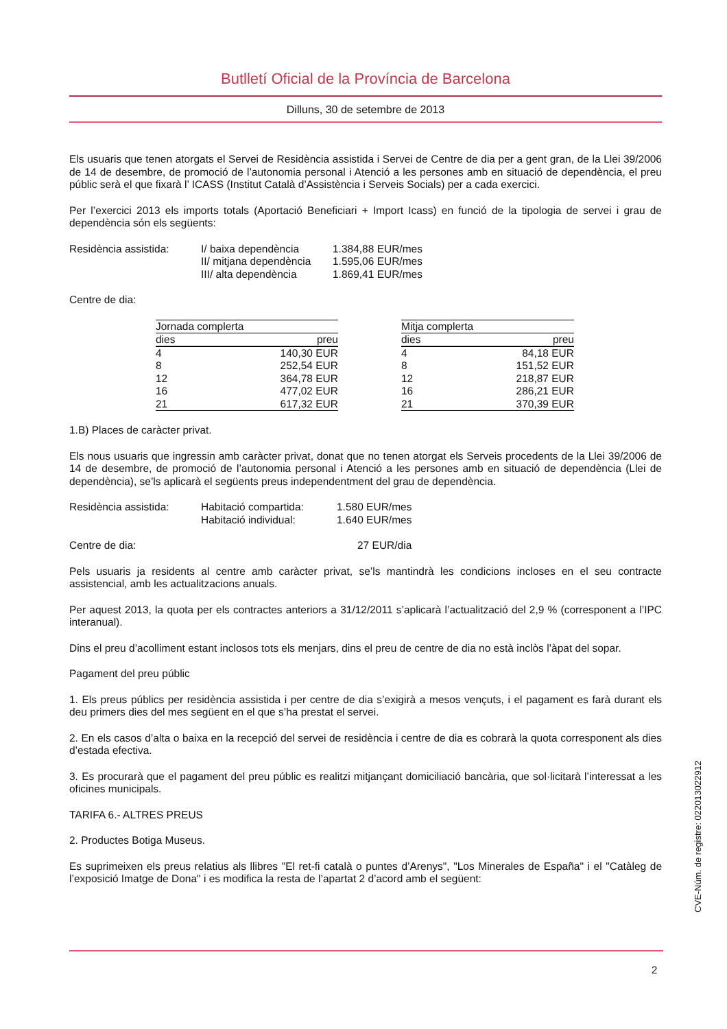Butlletí Oficial de la Província de Barcelona
Dilluns, 30 de setembre de 2013
Els usuaris que tenen atorgats el Servei de Residència assistida i Servei de Centre de dia per a gent gran, de la Llei 39/2006 de 14 de desembre, de promoció de l’autonomia personal i Atenció a les persones amb en situació de dependència, el preu públic serà el que fixarà l’ ICASS (Institut Català d’Assistència i Serveis Socials) per a cada exercici.
Per l’exercici 2013 els imports totals (Aportació Beneficiari + Import Icass) en funció de la tipologia de servei i grau de dependència són els següents:
Residència assistida:
I/ baixa dependència 1.384,88 EUR/mes
II/ mitjana dependència
1.595,06 EUR/mes
III/ alta dependència
1.869,41 EUR/mes
Centre de dia:
| Jornada complerta | |
| --- | --- |
| dies | preu |
| 4 | 140,30 EUR |
| 8 | 252,54 EUR |
| 12 | 364,78 EUR |
| 16 | 477,02 EUR |
| 21 | 617,32 EUR |
| Mitja complerta | |
| --- | --- |
| dies | preu |
| 4 | 84,18 EUR |
| 8 | 151,52 EUR |
| 12 | 218,87 EUR |
| 16 | 286,21 EUR |
| 21 | 370,39 EUR |
1.B) Places de caràcter privat.
Els nous usuaris que ingressin amb caràcter privat, donat que no tenen atorgat els Serveis procedents de la Llei 39/2006 de 14 de desembre, de promoció de l’autonomia personal i Atenció a les persones amb en situació de dependència (Llei de dependència), se’ls aplicarà el següents preus independentment del grau de dependència.
Residència assistida:
Habitació compartida: 1.580 EUR/mes
Habitació individual: 1.640 EUR/mes
Centre de dia: 27 EUR/dia
Pels usuaris ja residents al centre amb caràcter privat, se’ls mantindrà les condicions incloses en el seu contracte assistencial, amb les actualitzacions anuals.
Per aquest 2013, la quota per els contractes anteriors a 31/12/2011 s’aplicarà l’actualització del 2,9 % (corresponent a l’IPC interanual).
Dins el preu d’acolliment estant inclosos tots els menjars, dins el preu de centre de dia no està inclòs l’àpat del sopar.
Pagament del preu públic
1. Els preus públics per residència assistida i per centre de dia s’exigirà a mesos vençuts, i el pagament es farà durant els deu primers dies del mes següent en el que s’ha prestat el servei.
2. En els casos d’alta o baixa en la recepció del servei de residència i centre de dia es cobrarà la quota corresponent als dies d’estada efectiva.
3. Es procurarà que el pagament del preu públic es realitzi mitjançant domiciliació bancària, que sol·licitarà l’interessat a les oficines municipals.
TARIFA 6.- ALTRES PREUS
2. Productes Botiga Museus.
Es suprimeixen els preus relatius als llibres "El ret-fi català o puntes d’Arenys", "Los Minerales de España" i el "Catàleg de l’exposició Imatge de Dona" i es modifica la resta de l’apartat 2 d’acord amb el següent:
CVE-Núm. de registre: 022013022912
2